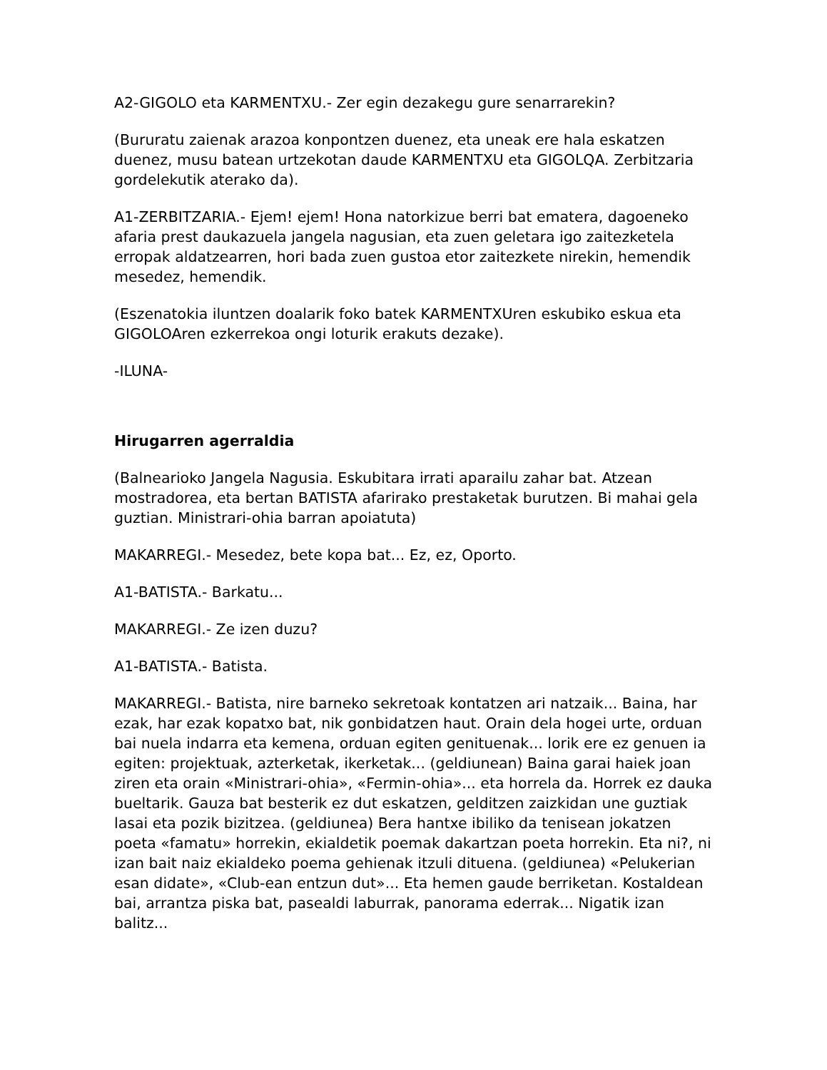A2-GIGOLO eta KARMENTXU.- Zer egin dezakegu gure senarrarekin?
(Bururatu zaienak arazoa konpontzen duenez, eta uneak ere hala eskatzen duenez, musu batean urtzekotan daude KARMENTXU eta GIGOLQA. Zerbitzaria gordelekutik aterako da).
A1-ZERBITZARIA.- Ejem! ejem! Hona natorkizue berri bat ematera, dagoeneko afaria prest daukazuela jangela nagusian, eta zuen geletara igo zaitezketela erropak aldatzearren, hori bada zuen gustoa etor zaitezkete nirekin, hemendik mesedez, hemendik.
(Eszenatokia iluntzen doalarik foko batek KARMENTXUren eskubiko eskua eta GIGOLOAren ezkerrekoa ongi loturik erakuts dezake).
-ILUNA-
Hirugarren agerraldia
(Balnearioko Jangela Nagusia. Eskubitara irrati aparailu zahar bat. Atzean mostradorea, eta bertan BATISTA afarirako prestaketak burutzen. Bi mahai gela guztian. Ministrari-ohia barran apoiatuta)
MAKARREGI.- Mesedez, bete kopa bat... Ez, ez, Oporto.
A1-BATISTA.- Barkatu...
MAKARREGI.- Ze izen duzu?
A1-BATISTA.- Batista.
MAKARREGI.- Batista, nire barneko sekretoak kontatzen ari natzaik... Baina, har ezak, har ezak kopatxo bat, nik gonbidatzen haut. Orain dela hogei urte, orduan bai nuela indarra eta kemena, orduan egiten genituenak... lorik ere ez genuen ia egiten: projektuak, azterketak, ikerketak... (geldiunean) Baina garai haiek joan ziren eta orain «Ministrari-ohia», «Fermin-ohia»... eta horrela da. Horrek ez dauka bueltarik. Gauza bat besterik ez dut eskatzen, gelditzen zaizkidan une guztiak lasai eta pozik bizitzea. (geldiunea) Bera hantxe ibiliko da tenisean jokatzen poeta «famatu» horrekin, ekialdetik poemak dakartzan poeta horrekin. Eta ni?, ni izan bait naiz ekialdeko poema gehienak itzuli dituena. (geldiunea) «Pelukerian esan didate», «Club-ean entzun dut»... Eta hemen gaude berriketan. Kostaldean bai, arrantza piska bat, pasealdi laburrak, panorama ederrak... Nigatik izan balitz...